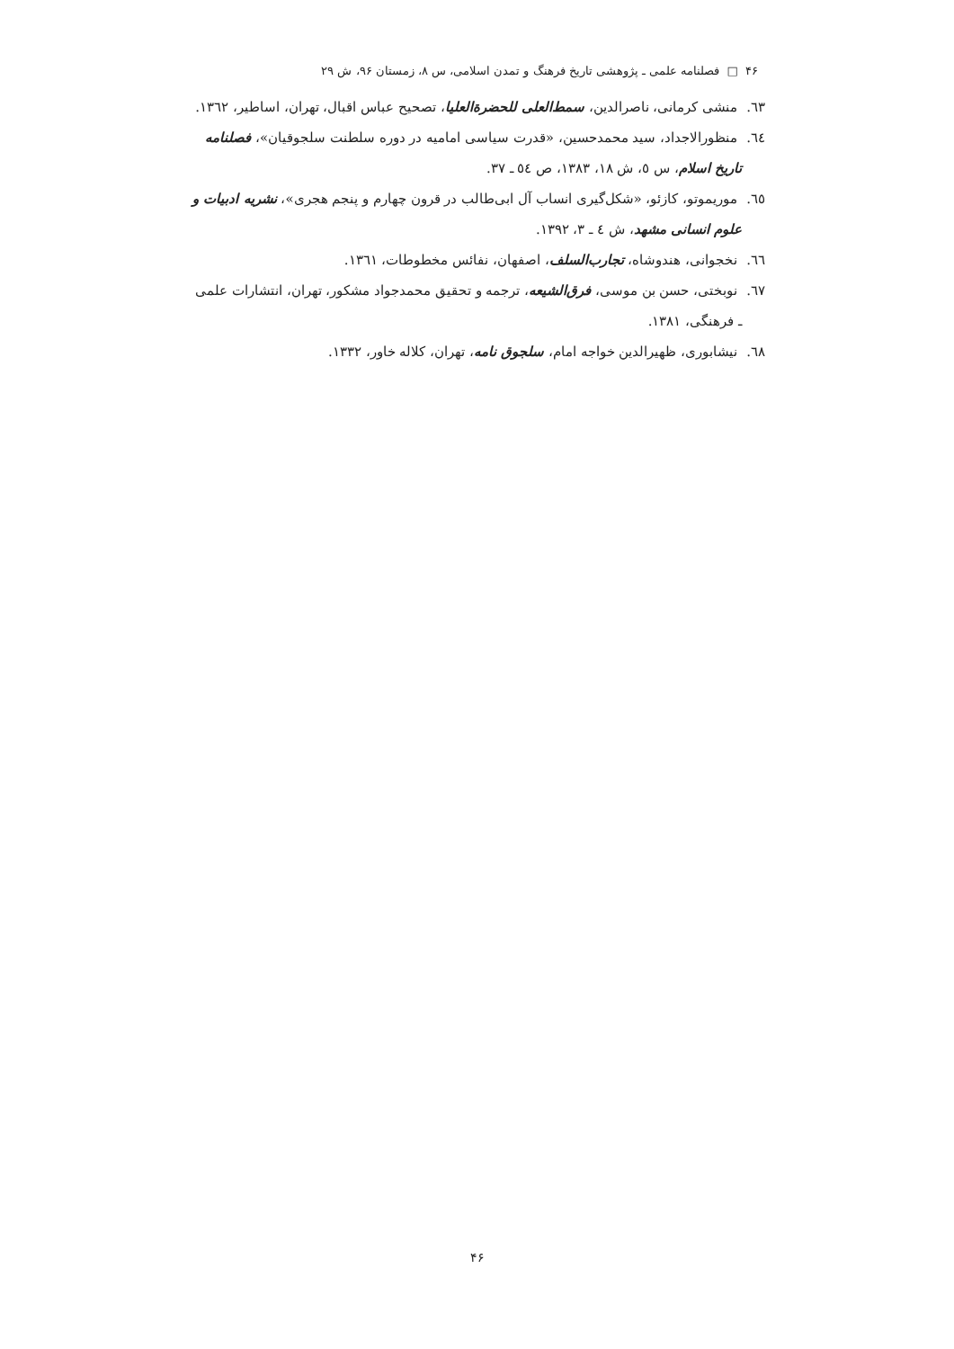۴۶ □ فصلنامه علمی ـ پژوهشی تاریخ فرهنگ و تمدن اسلامی، س ۸، زمستان ۹۶، ش ۲۹
٦٣. منشی کرمانی، ناصرالدین، سمط‌العلی للحضرة‌العلیا، تصحیح عباس اقبال، تهران، اساطیر، ١٣٦٢.
٦٤. منظورالاجداد، سید محمدحسین، «قدرت سیاسی امامیه در دوره سلطنت سلجوقیان»، فصلنامه تاریخ اسلام، س ٥، ش ١٨، ١٣٨٣، ص ٥٤ ـ ٣٧.
٦٥. موریموتو، کازئو، «شکل‌گیری انساب آل ابی‌طالب در قرون چهارم و پنجم هجری»، نشریه ادبیات و علوم انسانی مشهد، ش ٤ ـ ٣، ١٣٩٢.
٦٦. نخجوانی، هندوشاه، تجارب‌السلف، اصفهان، نفائس مخطوطات، ١٣٦١.
٦٧. نوبختی، حسن بن موسی، فرق‌الشیعه، ترجمه و تحقیق محمدجواد مشکور، تهران، انتشارات علمی ـ فرهنگی، ١٣٨١.
٦٨. نیشابوری، ظهیرالدین خواجه امام، سلجوق نامه، تهران، کلاله خاور، ١٣٣٢.
۴۶